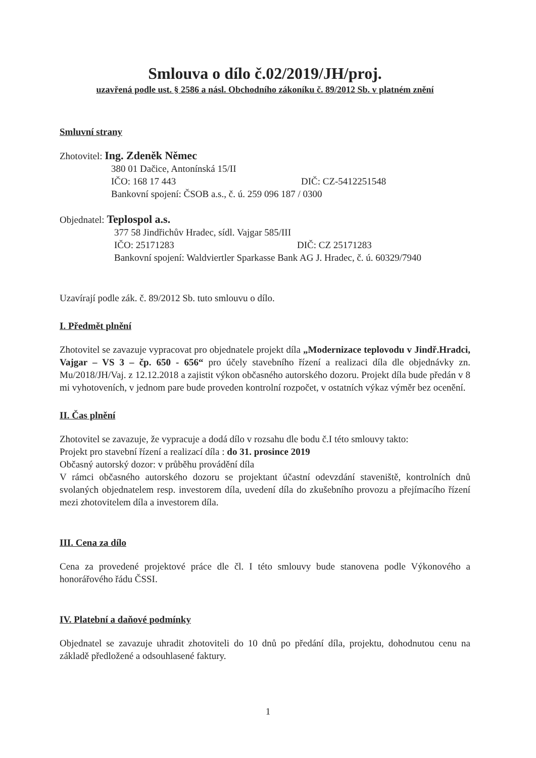Smlouva o dílo č.02/2019/JH/proj.
uzavřená podle ust. § 2586 a násl. Obchodního zákoníku č. 89/2012 Sb. v platném znění
Smluvní strany
Zhotovitel: Ing. Zdeněk Němec
380 01 Dačice, Antonínská 15/II
IČO: 168 17 443 DIČ: CZ-5412251548
Bankovní spojení: ČSOB a.s., č. ú. 259 096 187 / 0300
Objednatel: Teplospol a.s.
377 58 Jindřichův Hradec, sídl. Vajgar 585/III
IČO: 25171283 DIČ: CZ 25171283
Bankovní spojení: Waldviertler Sparkasse Bank AG J. Hradec, č. ú. 60329/7940
Uzavírají podle zák. č. 89/2012 Sb. tuto smlouvu o dílo.
I. Předmět plnění
Zhotovitel se zavazuje vypracovat pro objednatele projekt díla „Modernizace teplovodu v Jindř.Hradci, Vajgar – VS 3 – čp. 650 - 656“ pro účely stavebního řízení a realizaci díla dle objednávky zn. Mu/2018/JH/Vaj. z 12.12.2018 a zajistit výkon občasného autorského dozoru. Projekt díla bude předán v 8 mi vyhotoveních, v jednom pare bude proveden kontrolní rozpočet, v ostatních výkaz výměr bez ocenění.
II. Čas plnění
Zhotovitel se zavazuje, že vypracuje a dodá dílo v rozsahu dle bodu č.I této smlouvy takto:
Projekt pro stavební řízení a realizací díla : do 31. prosince 2019
Občasný autorský dozor: v průběhu provádění díla
V rámci občasného autorského dozoru se projektant účastní odevzdání staveniště, kontrolních dnů svolaných objednatelem resp. investorem díla, uvedení díla do zkušebního provozu a přejímacího řízení mezi zhotovitelem díla a investorem díla.
III. Cena za dílo
Cena za provedené projektové práce dle čl. I této smlouvy bude stanovena podle Výkonového a honorářového řádu ČSSI.
IV. Platební a daňové podmínky
Objednatel se zavazuje uhradit zhotoviteli do 10 dnů po předání díla, projektu, dohodnutou cenu na základě předložené a odsouhlasené faktury.
1